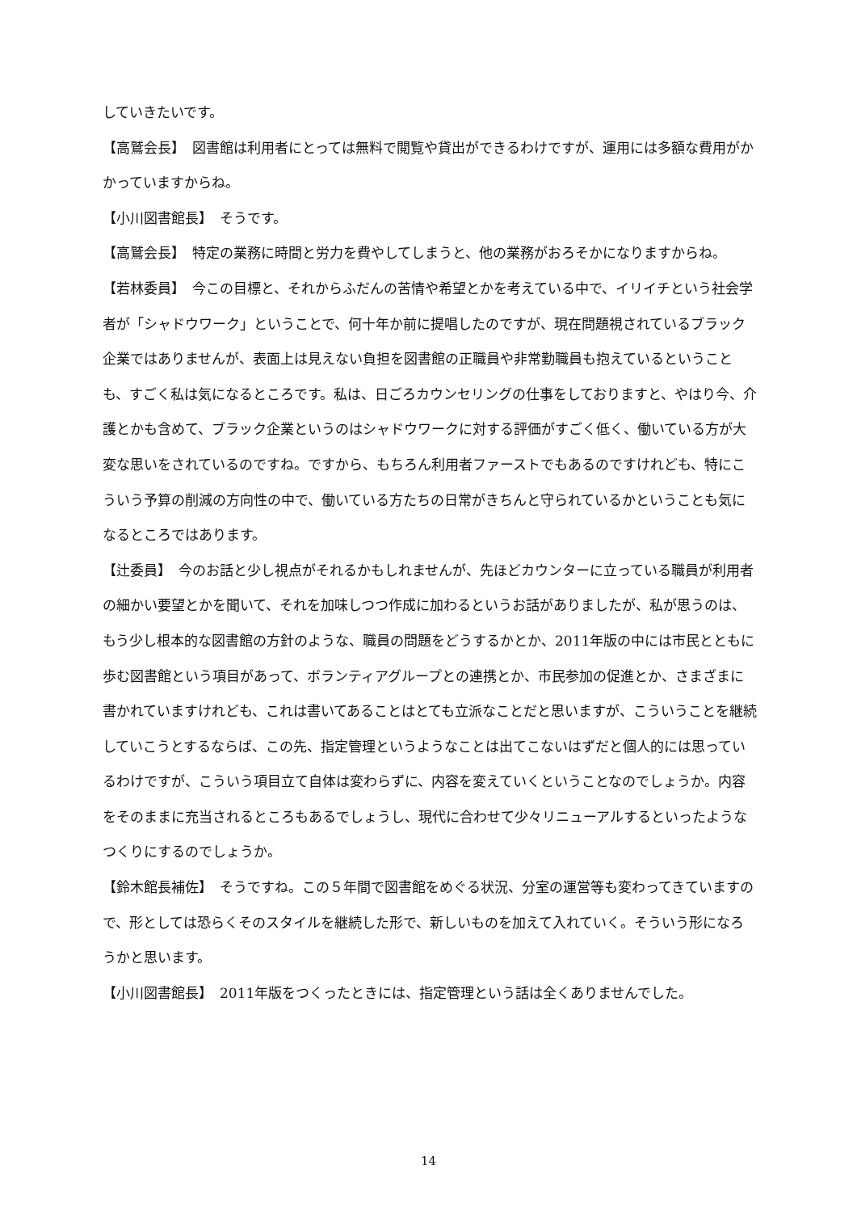していきたいです。
【高鷲会長】　図書館は利用者にとっては無料で閲覧や貸出ができるわけですが、運用には多額な費用がかかっていますからね。
【小川図書館長】　そうです。
【高鷲会長】　特定の業務に時間と労力を費やしてしまうと、他の業務がおろそかになりますからね。
【若林委員】　今この目標と、それからふだんの苦情や希望とかを考えている中で、イリイチという社会学者が「シャドウワーク」ということで、何十年か前に提唱したのですが、現在問題視されているブラック企業ではありませんが、表面上は見えない負担を図書館の正職員や非常勤職員も抱えているということも、すごく私は気になるところです。私は、日ごろカウンセリングの仕事をしておりますと、やはり今、介護とかも含めて、ブラック企業というのはシャドウワークに対する評価がすごく低く、働いている方が大変な思いをされているのですね。ですから、もちろん利用者ファーストでもあるのですけれども、特にこういう予算の削減の方向性の中で、働いている方たちの日常がきちんと守られているかということも気になるところではあります。
【辻委員】　今のお話と少し視点がそれるかもしれませんが、先ほどカウンターに立っている職員が利用者の細かい要望とかを聞いて、それを加味しつつ作成に加わるというお話がありましたが、私が思うのは、もう少し根本的な図書館の方針のような、職員の問題をどうするかとか、2011年版の中には市民とともに歩む図書館という項目があって、ボランティアグループとの連携とか、市民参加の促進とか、さまざまに書かれていますけれども、これは書いてあることはとても立派なことだと思いますが、こういうことを継続していこうとするならば、この先、指定管理というようなことは出てこないはずだと個人的には思っているわけですが、こういう項目立て自体は変わらずに、内容を変えていくということなのでしょうか。内容をそのままに充当されるところもあるでしょうし、現代に合わせて少々リニューアルするといったようなつくりにするのでしょうか。
【鈴木館長補佐】　そうですね。この５年間で図書館をめぐる状況、分室の運営等も変わってきていますので、形としては恐らくそのスタイルを継続した形で、新しいものを加えて入れていく。そういう形になろうかと思います。
【小川図書館長】　2011年版をつくったときには、指定管理という話は全くありませんでした。
14